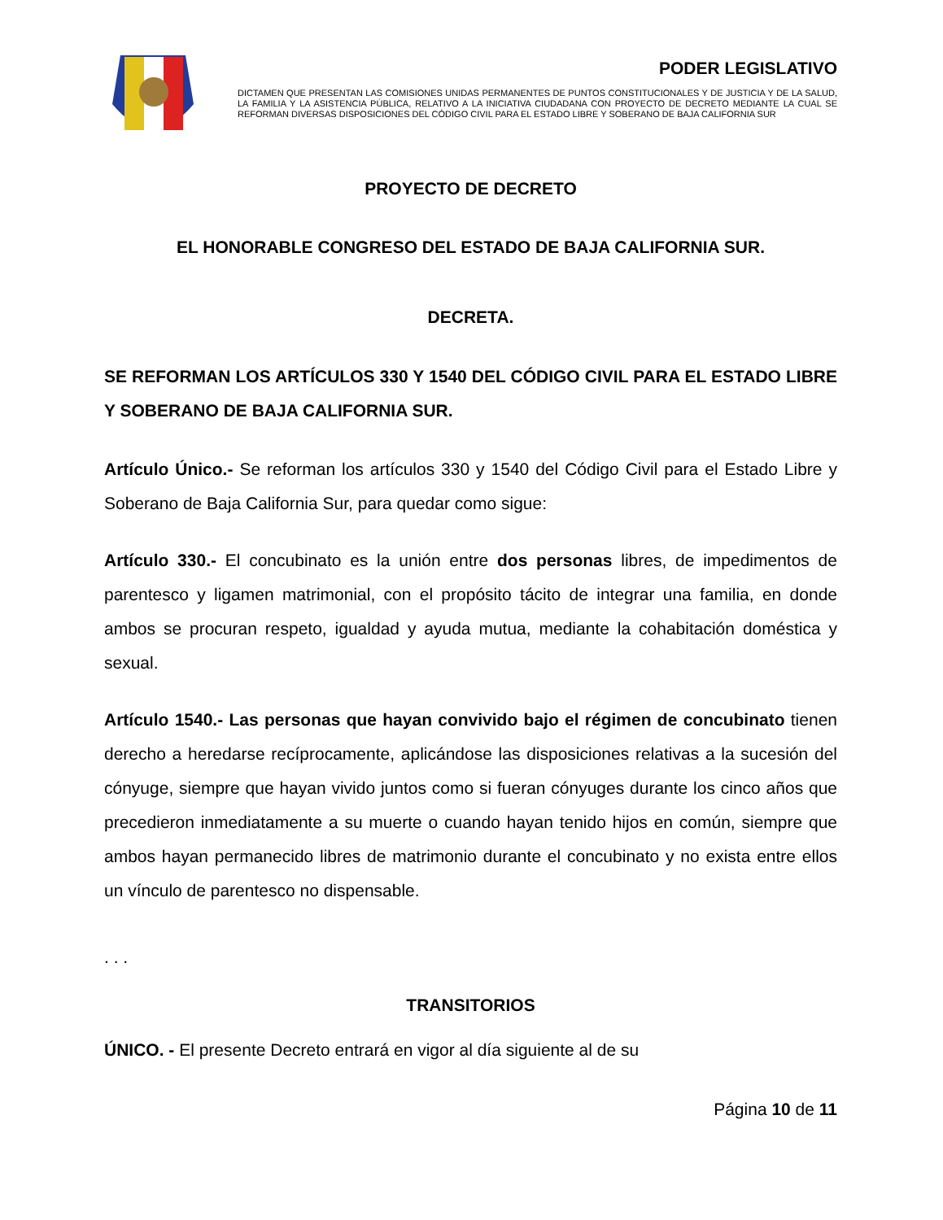PODER LEGISLATIVO
DICTAMEN QUE PRESENTAN LAS COMISIONES UNIDAS PERMANENTES DE PUNTOS CONSTITUCIONALES Y DE JUSTICIA Y DE LA SALUD, LA FAMILIA Y LA ASISTENCIA PÚBLICA, RELATIVO A LA INICIATIVA CIUDADANA CON PROYECTO DE DECRETO MEDIANTE LA CUAL SE REFORMAN DIVERSAS DISPOSICIONES DEL CÓDIGO CIVIL PARA EL ESTADO LIBRE Y SOBERANO DE BAJA CALIFORNIA SUR
PROYECTO DE DECRETO
EL HONORABLE CONGRESO DEL ESTADO DE BAJA CALIFORNIA SUR.
DECRETA.
SE REFORMAN LOS ARTÍCULOS 330 Y 1540 DEL CÓDIGO CIVIL PARA EL ESTADO LIBRE Y SOBERANO DE BAJA CALIFORNIA SUR.
Artículo Único.- Se reforman los artículos 330 y 1540 del Código Civil para el Estado Libre y Soberano de Baja California Sur, para quedar como sigue:
Artículo 330.- El concubinato es la unión entre dos personas libres, de impedimentos de parentesco y ligamen matrimonial, con el propósito tácito de integrar una familia, en donde ambos se procuran respeto, igualdad y ayuda mutua, mediante la cohabitación doméstica y sexual.
Artículo 1540.- Las personas que hayan convivido bajo el régimen de concubinato tienen derecho a heredarse recíprocamente, aplicándose las disposiciones relativas a la sucesión del cónyuge, siempre que hayan vivido juntos como si fueran cónyuges durante los cinco años que precedieron inmediatamente a su muerte o cuando hayan tenido hijos en común, siempre que ambos hayan permanecido libres de matrimonio durante el concubinato y no exista entre ellos un vínculo de parentesco no dispensable.
. . .
TRANSITORIOS
ÚNICO. - El presente Decreto entrará en vigor al día siguiente al de su
Página 10 de 11